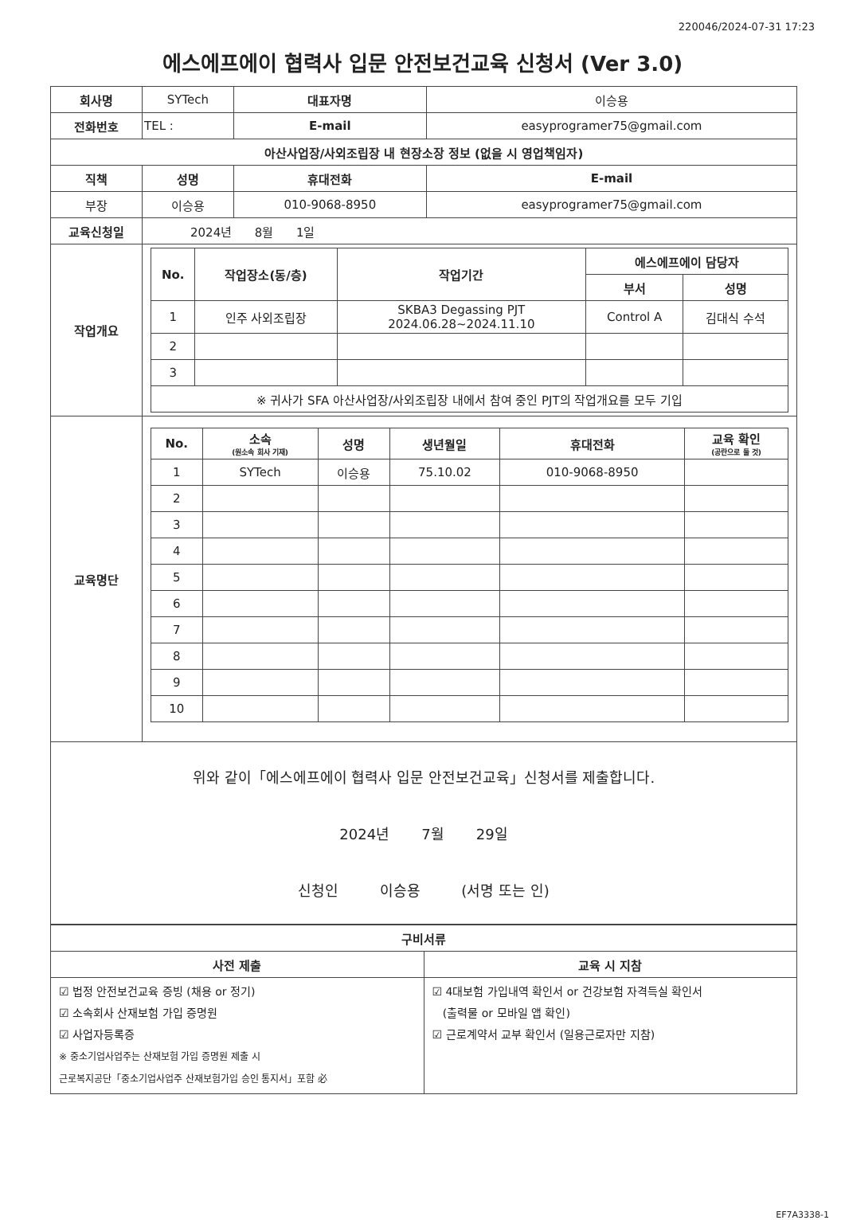220046/2024-07-31 17:23
에스에프에이 협력사 입문 안전보건교육 신청서 (Ver 3.0)
| 회사명 | SYTech | | 대표자명 | 이승용 | |
| 전화번호 | TEL : | | E-mail | easyprogramer75@gmail.com | |
| 아산사업장/사외조립장 내 현장소장 정보 (없을 시 영업책임자) | | | | | |
| 직책 | | 성명 | 휴대전화 | | E-mail |
| 부장 | | 이승용 | 010-9068-8950 | | easyprogramer75@gmail.com |
| 교육신청일 | | 2024년 8월 1일 | | | |
| 작업개요 | / No. / 작업장소(동/층) / 작업기간 / 에스에프에이 담당자 / / / --- / --- / --- / --- / --- / / / / / 부서 / 성명 / / 1 / 인주 사외조립장 / SKBA3 Degassing PJT 2024.06.28~2024.11.10 / Control A / 김대식 수석 / / 2 / / / / / / 3 / / / / / / ※ 귀사가 SFA 아산사업장/사외조립장 내에서 참여 중인 PJT의 작업개요를 모두 기입 / / / / / | | | | |
| 교육명단 | / No. / 소속 (원소속 회사 기재) / 성명 / 생년월일 / 휴대전화 / 교육 확인 (공란으로 둘 것) / / --- / --- / --- / --- / --- / --- / / 1 / SYTech / 이승용 / 75.10.02 / 010-9068-8950 / / / 2 / / / / / / / 3 / / / / / / / 4 / / / / / / / 5 / / / / / / / 6 / / / / / / / 7 / / / / / / / 8 / / / / / / / 9 / / / / / / / 10 / / / / / / | | | | |
위와 같이「에스에프에이 협력사 입문 안전보건교육」신청서를 제출합니다.
2024년 7월 29일
신청인 이승용 (서명 또는 인)
| 구비서류 | |
| --- | --- |
| 사전 제출 | 교육 시 지참 |
| ☑ 법정 안전보건교육 증빙 (채용 or 정기) ☑ 소속회사 산재보험 가입 증명원 ☑ 사업자등록증 ※ 중소기업사업주는 산재보험 가입 증명원 제출 시 근로복지공단「중소기업사업주 산재보험가입 승인 통지서」포함 必 | ☑ 4대보험 가입내역 확인서 or 건강보험 자격득실 확인서 (출력물 or 모바일 앱 확인) ☑ 근로계약서 교부 확인서 (일용근로자만 지참) |
EF7A3338-1